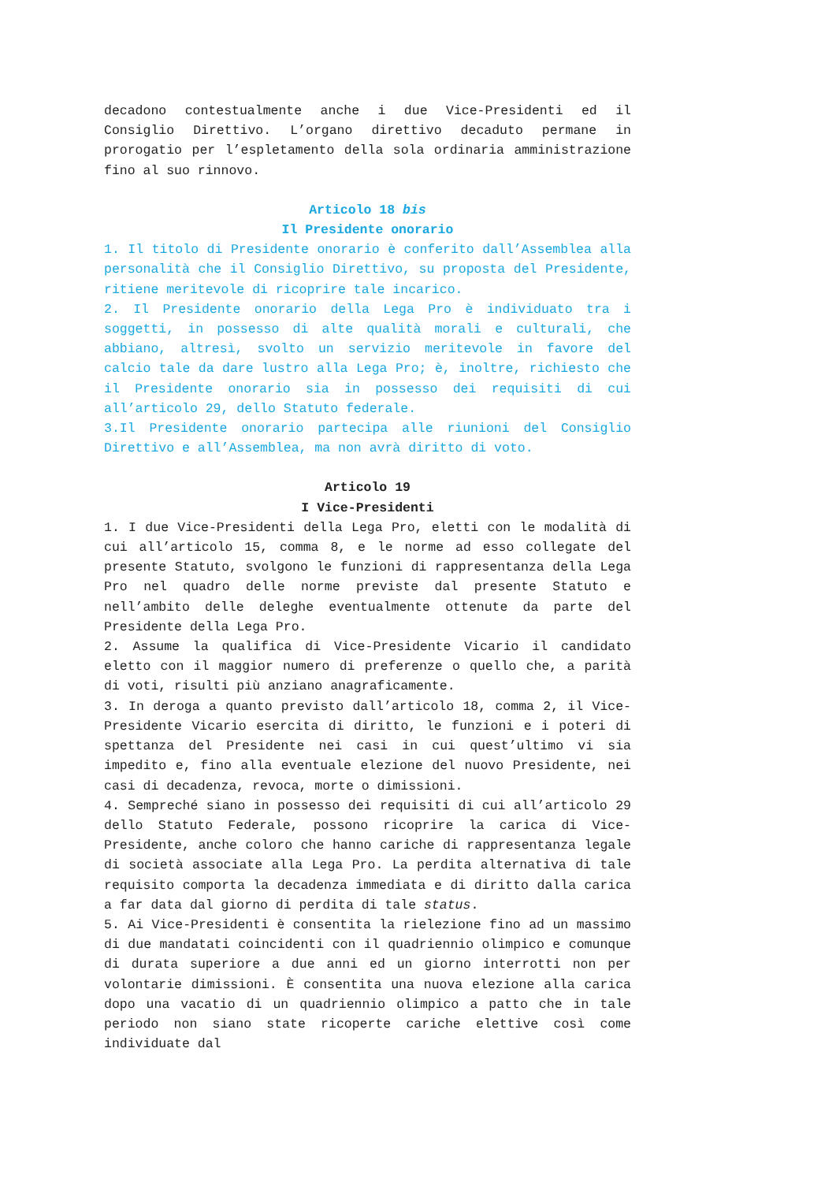decadono contestualmente anche i due Vice-Presidenti ed il Consiglio Direttivo. L’organo direttivo decaduto permane in prorogatio per l’espletamento della sola ordinaria amministrazione fino al suo rinnovo.
Articolo 18 bis
Il Presidente onorario
1. Il titolo di Presidente onorario è conferito dall’Assemblea alla personalità che il Consiglio Direttivo, su proposta del Presidente, ritiene meritevole di ricoprire tale incarico.
2. Il Presidente onorario della Lega Pro è individuato tra i soggetti, in possesso di alte qualità morali e culturali, che abbiano, altresì, svolto un servizio meritevole in favore del calcio tale da dare lustro alla Lega Pro; è, inoltre, richiesto che il Presidente onorario sia in possesso dei requisiti di cui all’articolo 29, dello Statuto federale.
3.Il Presidente onorario partecipa alle riunioni del Consiglio Direttivo e all’Assemblea, ma non avrà diritto di voto.
Articolo 19
I Vice-Presidenti
1. I due Vice-Presidenti della Lega Pro, eletti con le modalità di cui all’articolo 15, comma 8, e le norme ad esso collegate del presente Statuto, svolgono le funzioni di rappresentanza della Lega Pro nel quadro delle norme previste dal presente Statuto e nell’ambito delle deleghe eventualmente ottenute da parte del Presidente della Lega Pro.
2. Assume la qualifica di Vice-Presidente Vicario il candidato eletto con il maggior numero di preferenze o quello che, a parità di voti, risulti più anziano anagraficamente.
3. In deroga a quanto previsto dall’articolo 18, comma 2, il Vice-Presidente Vicario esercita di diritto, le funzioni e i poteri di spettanza del Presidente nei casi in cui quest’ultimo vi sia impedito e, fino alla eventuale elezione del nuovo Presidente, nei casi di decadenza, revoca, morte o dimissioni.
4. Sempreché siano in possesso dei requisiti di cui all’articolo 29 dello Statuto Federale, possono ricoprire la carica di Vice-Presidente, anche coloro che hanno cariche di rappresentanza legale di società associate alla Lega Pro. La perdita alternativa di tale requisito comporta la decadenza immediata e di diritto dalla carica a far data dal giorno di perdita di tale status.
5. Ai Vice-Presidenti è consentita la rielezione fino ad un massimo di due mandatati coincidenti con il quadriennio olimpico e comunque di durata superiore a due anni ed un giorno interrotti non per volontarie dimissioni. È consentita una nuova elezione alla carica dopo una vacatio di un quadriennio olimpico a patto che in tale periodo non siano state ricoperte cariche elettive così come individuate dal